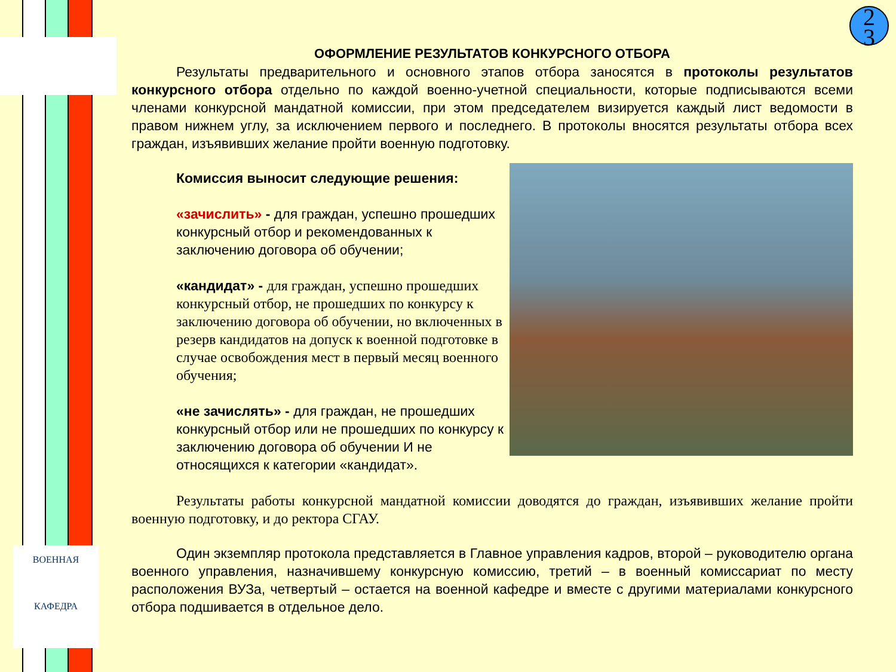ВОЕННАЯ
КАФЕДРА
2
3
ОФОРМЛЕНИЕ РЕЗУЛЬТАТОВ КОНКУРСНОГО ОТБОРА
Результаты предварительного и основного этапов отбора заносятся в протоколы результатов конкурсного отбора отдельно по каждой военно-учетной специальности, которые подписываются всеми членами конкурсной мандатной комиссии, при этом председателем визируется каждый лист ведомости в правом нижнем углу, за исключением первого и последнего. В протоколы вносятся результаты отбора всех граждан, изъявивших желание пройти военную подготовку.
Комиссия выносит следующие решения:
«зачислить» - для граждан, успешно прошедших конкурсный отбор и рекомендованных к заключению договора об обучении;
«кандидат» - для граждан, успешно прошедших конкурсный отбор, не прошедших по конкурсу к заключению договора об обучении, но включенных в резерв кандидатов на допуск к военной подготовке в случае освобождения мест в первый месяц военного обучения;
«не зачислять» - для граждан, не прошедших конкурсный отбор или не прошедших по конкурсу к заключению договора об обучении И не относящихся к категории «кандидат».
Результаты работы конкурсной мандатной комиссии доводятся до граждан, изъявивших желание пройти военную подготовку, и до ректора СГАУ.
Один экземпляр протокола представляется в Главное управления кадров, второй – руководителю органа военного управления, назначившему конкурсную комиссию, третий – в военный комиссариат по месту расположения ВУЗа, четвертый – остается на военной кафедре и вместе с другими материалами конкурсного отбора подшивается в отдельное дело.